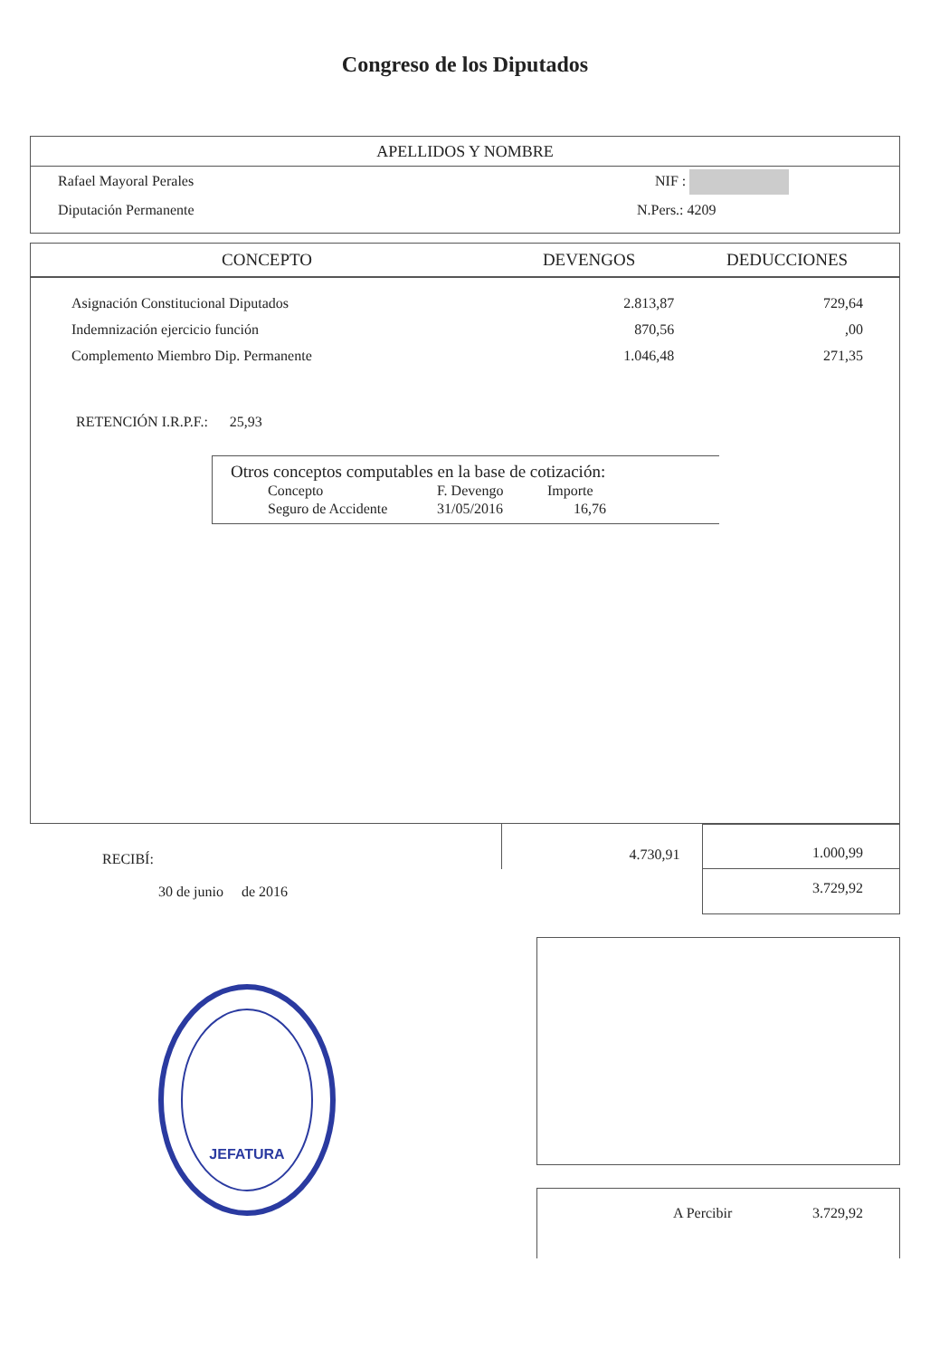Congreso de los Diputados
APELLIDOS Y NOMBRE
Rafael Mayoral Perales NIF :
Diputación Permanente N.Pers.: 4209
| CONCEPTO | DEVENGOS | DEDUCCIONES |
| --- | --- | --- |
| Asignación Constitucional Diputados | 2.813,87 | 729,64 |
| Indemnización ejercicio función | 870,56 | ,00 |
| Complemento Miembro Dip. Permanente | 1.046,48 | 271,35 |
RETENCIÓN I.R.P.F.: 25,93
Otros conceptos computables en la base de cotización:
| Concepto | F. Devengo | Importe |
| Seguro de Accidente | 31/05/2016 | 16,76 |
RECIBÍ:
30 de junio de 2016
4.730,91
1.000,99
3.729,92
JEFATURA
A Percibir 3.729,92